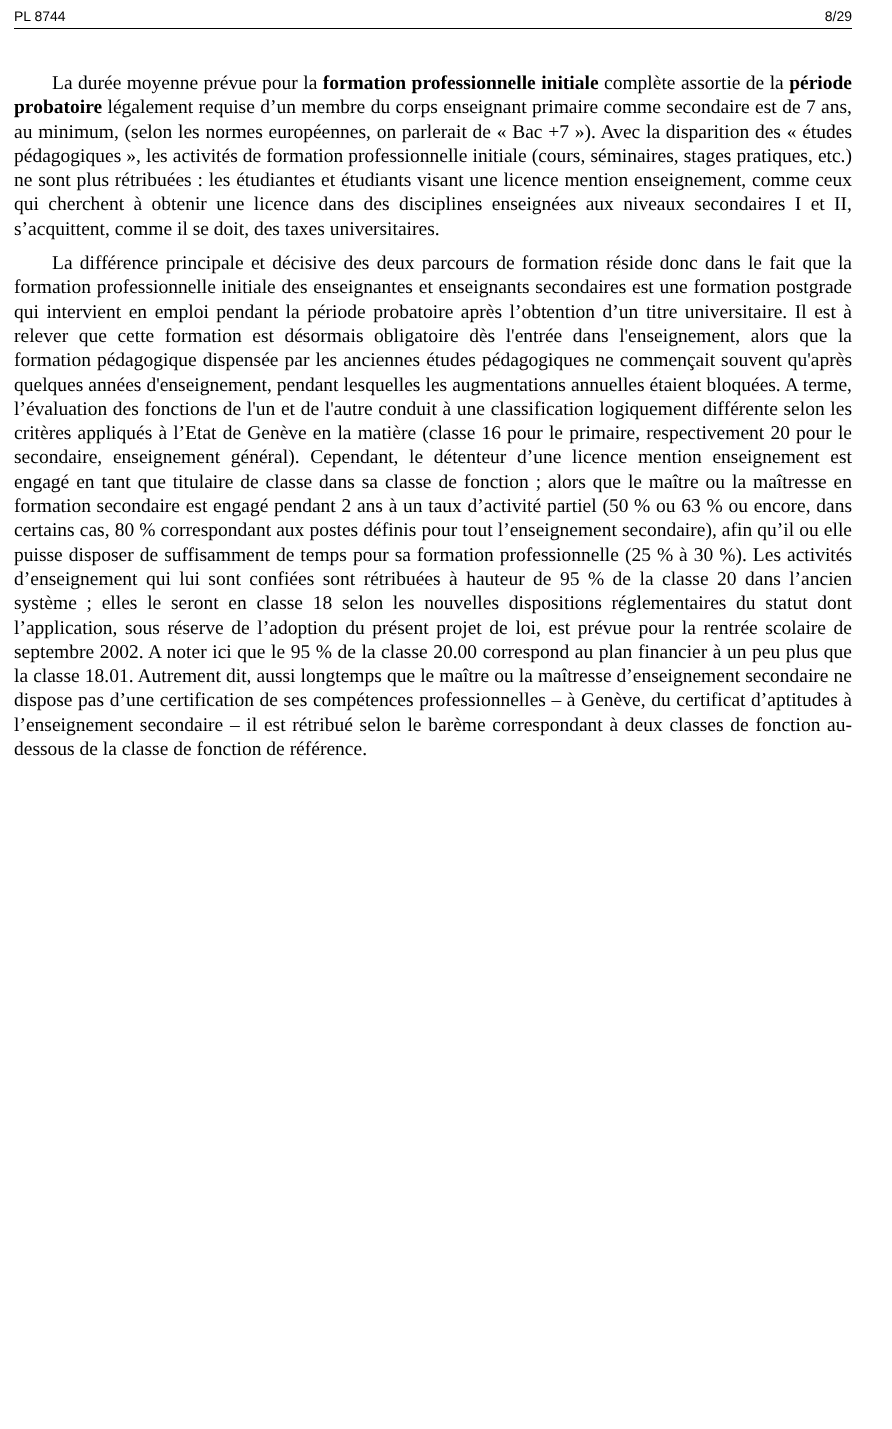PL 8744 8/29
La durée moyenne prévue pour la formation professionnelle initiale complète assortie de la période probatoire légalement requise d’un membre du corps enseignant primaire comme secondaire est de 7 ans, au minimum, (selon les normes européennes, on parlerait de « Bac +7 »). Avec la disparition des « études pédagogiques », les activités de formation professionnelle initiale (cours, séminaires, stages pratiques, etc.) ne sont plus rétribuées : les étudiantes et étudiants visant une licence mention enseignement, comme ceux qui cherchent à obtenir une licence dans des disciplines enseignées aux niveaux secondaires I et II, s’acquittent, comme il se doit, des taxes universitaires.
La différence principale et décisive des deux parcours de formation réside donc dans le fait que la formation professionnelle initiale des enseignantes et enseignants secondaires est une formation postgrade qui intervient en emploi pendant la période probatoire après l’obtention d’un titre universitaire. Il est à relever que cette formation est désormais obligatoire dès l'entrée dans l'enseignement, alors que la formation pédagogique dispensée par les anciennes études pédagogiques ne commençait souvent qu'après quelques années d'enseignement, pendant lesquelles les augmentations annuelles étaient bloquées. A terme, l’évaluation des fonctions de l'un et de l'autre conduit à une classification logiquement différente selon les critères appliqués à l’Etat de Genève en la matière (classe 16 pour le primaire, respectivement 20 pour le secondaire, enseignement général). Cependant, le détenteur d’une licence mention enseignement est engagé en tant que titulaire de classe dans sa classe de fonction ; alors que le maître ou la maîtresse en formation secondaire est engagé pendant 2 ans à un taux d’activité partiel (50 % ou 63 % ou encore, dans certains cas, 80 % correspondant aux postes définis pour tout l’enseignement secondaire), afin qu’il ou elle puisse disposer de suffisamment de temps pour sa formation professionnelle (25 % à 30 %). Les activités d’enseignement qui lui sont confiées sont rétribuées à hauteur de 95 % de la classe 20 dans l’ancien système ; elles le seront en classe 18 selon les nouvelles dispositions réglementaires du statut dont l’application, sous réserve de l’adoption du présent projet de loi, est prévue pour la rentrée scolaire de septembre 2002. A noter ici que le 95 % de la classe 20.00 correspond au plan financier à un peu plus que la classe 18.01. Autrement dit, aussi longtemps que le maître ou la maîtresse d’enseignement secondaire ne dispose pas d’une certification de ses compétences professionnelles – à Genève, du certificat d’aptitudes à l’enseignement secondaire – il est rétribué selon le barème correspondant à deux classes de fonction au-dessous de la classe de fonction de référence.